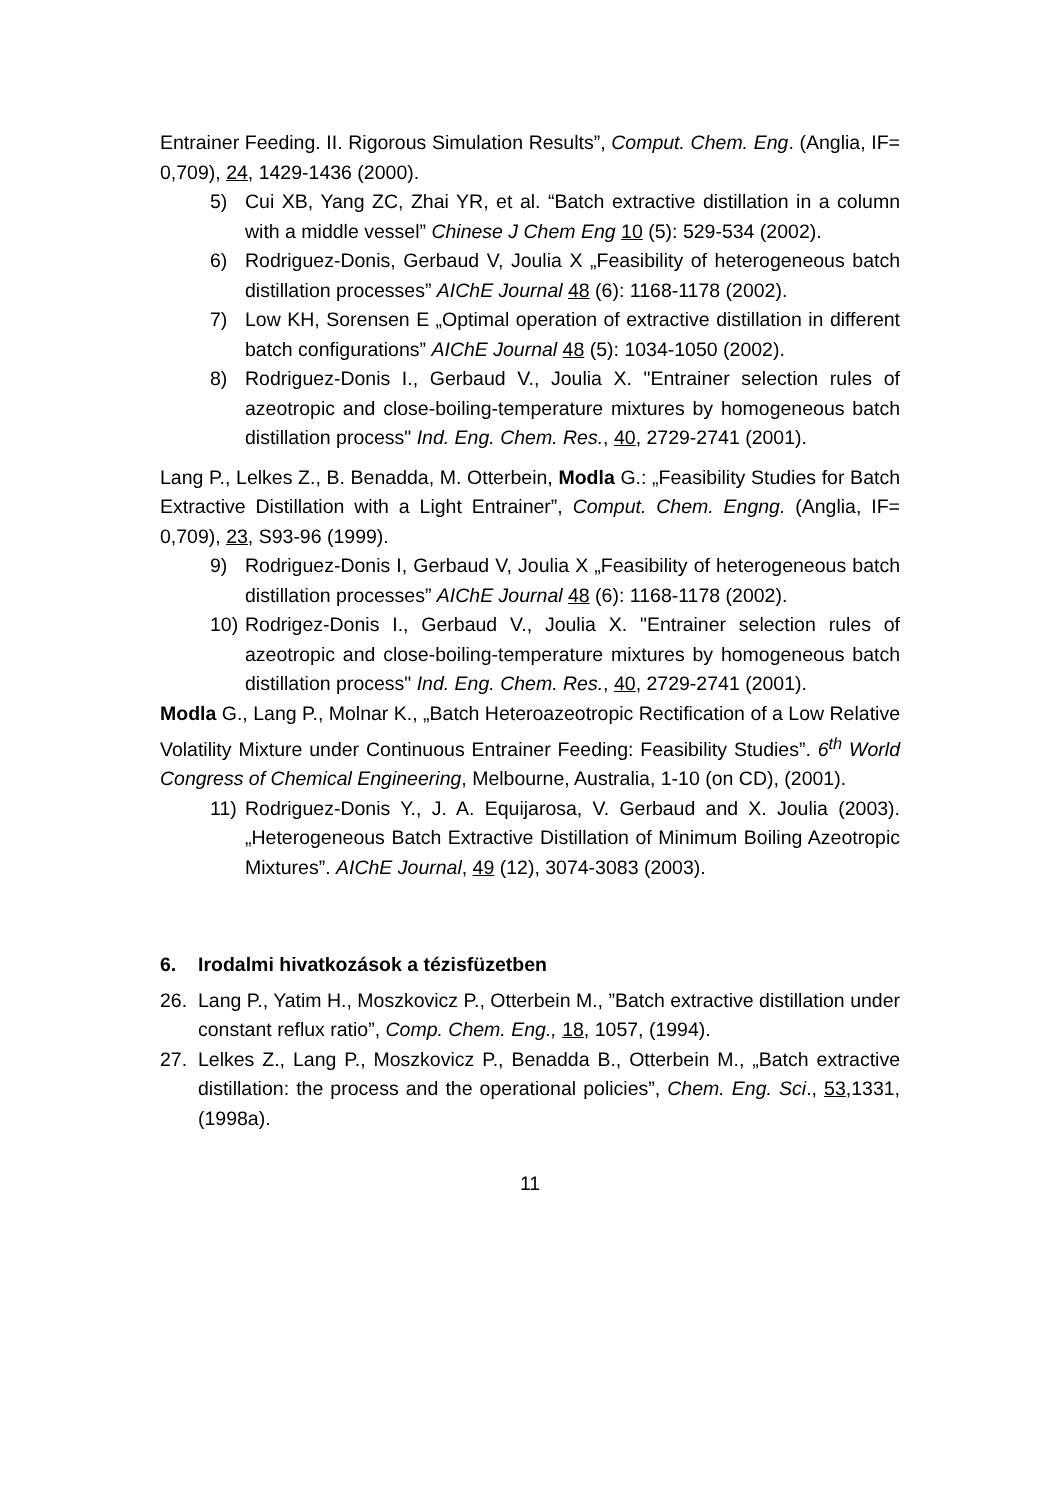Entrainer Feeding. II. Rigorous Simulation Results”, Comput. Chem. Eng. (Anglia, IF= 0,709), 24, 1429-1436 (2000).
5) Cui XB, Yang ZC, Zhai YR, et al. “Batch extractive distillation in a column with a middle vessel” Chinese J Chem Eng 10 (5): 529-534 (2002).
6) Rodriguez-Donis, Gerbaud V, Joulia X „Feasibility of heterogeneous batch distillation processes” AIChE Journal 48 (6): 1168-1178 (2002).
7) Low KH, Sorensen E „Optimal operation of extractive distillation in different batch configurations” AIChE Journal 48 (5): 1034-1050 (2002).
8) Rodriguez-Donis I., Gerbaud V., Joulia X. "Entrainer selection rules of azeotropic and close-boiling-temperature mixtures by homogeneous batch distillation process" Ind. Eng. Chem. Res., 40, 2729-2741 (2001).
Lang P., Lelkes Z., B. Benadda, M. Otterbein, Modla G.: „Feasibility Studies for Batch Extractive Distillation with a Light Entrainer”, Comput. Chem. Engng. (Anglia, IF= 0,709), 23, S93-96 (1999).
9) Rodriguez-Donis I, Gerbaud V, Joulia X „Feasibility of heterogeneous batch distillation processes” AIChE Journal 48 (6): 1168-1178 (2002).
10) Rodrigez-Donis I., Gerbaud V., Joulia X. "Entrainer selection rules of azeotropic and close-boiling-temperature mixtures by homogeneous batch distillation process" Ind. Eng. Chem. Res., 40, 2729-2741 (2001).
Modla G., Lang P., Molnar K., „Batch Heteroazeotropic Rectification of a Low Relative Volatility Mixture under Continuous Entrainer Feeding: Feasibility Studies”. 6<sup>th</sup> World Congress of Chemical Engineering, Melbourne, Australia, 1-10 (on CD), (2001).
11) Rodriguez-Donis Y., J. A. Equijarosa, V. Gerbaud and X. Joulia (2003). „Heterogeneous Batch Extractive Distillation of Minimum Boiling Azeotropic Mixtures”. AIChE Journal, 49 (12), 3074-3083 (2003).
6. Irodalmi hivatkozások a tézisfüzetben
26. Lang P., Yatim H., Moszkovicz P., Otterbein M., ”Batch extractive distillation under constant reflux ratio”, Comp. Chem. Eng., 18, 1057, (1994).
27. Lelkes Z., Lang P., Moszkovicz P., Benadda B., Otterbein M., „Batch extractive distillation: the process and the operational policies”, Chem. Eng. Sci., 53,1331, (1998a).
11